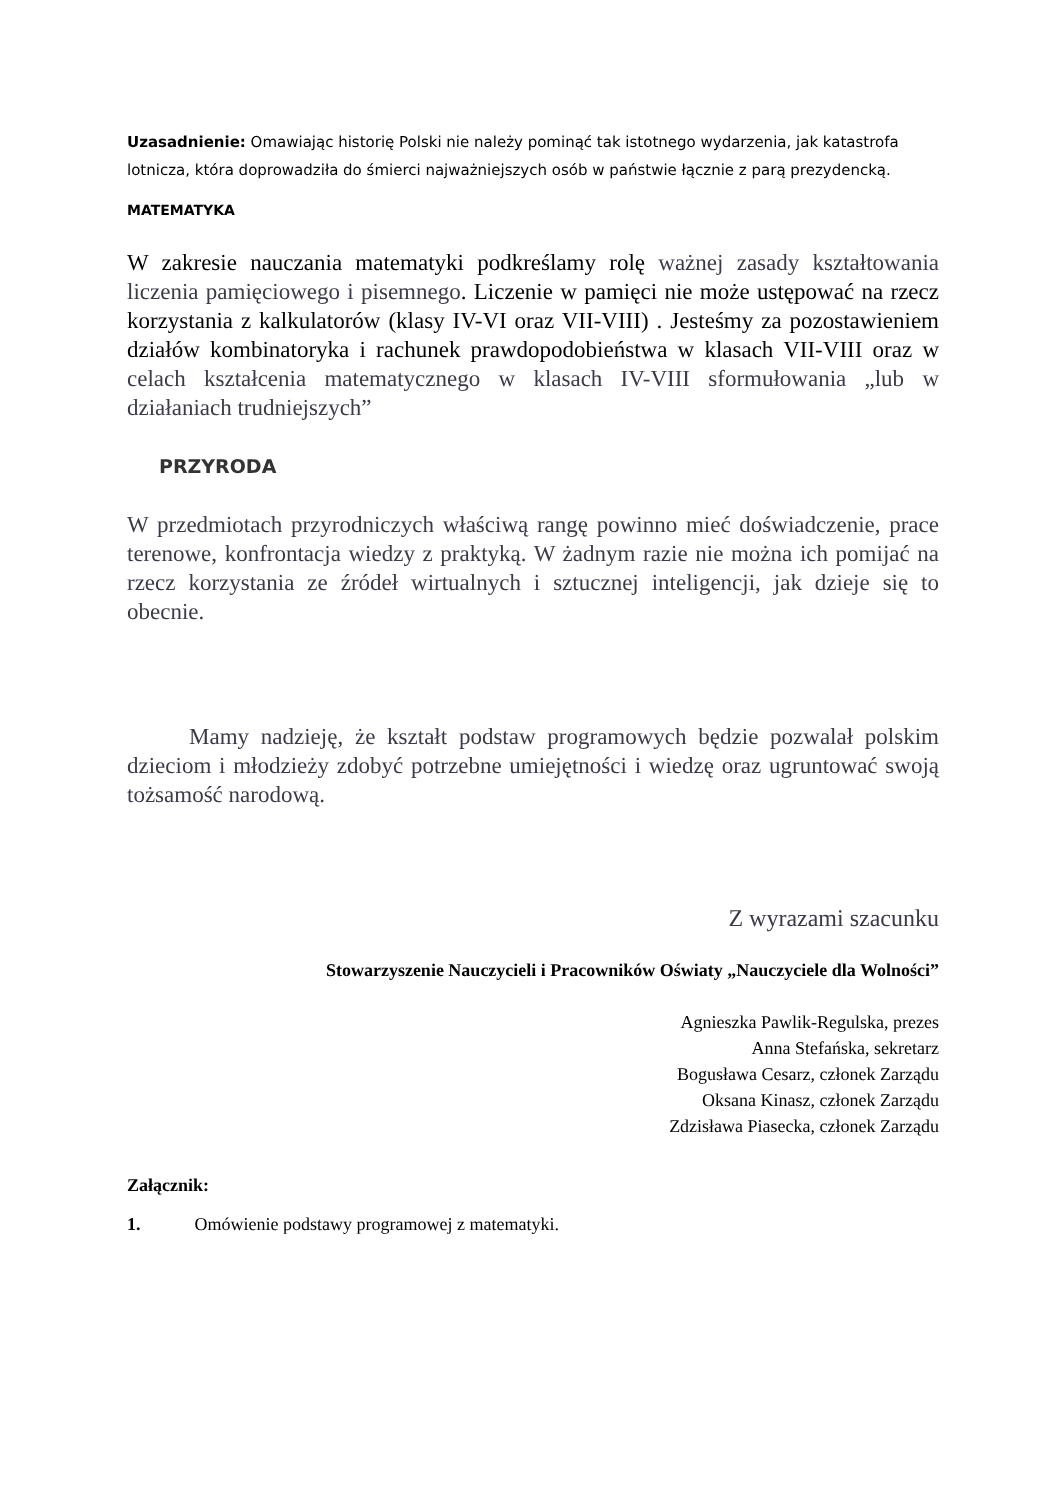Uzasadnienie: Omawiając historię Polski nie należy pominąć tak istotnego wydarzenia, jak katastrofa lotnicza, która doprowadziła do śmierci najważniejszych osób w państwie łącznie z parą prezydencką.
MATEMATYKA
W zakresie nauczania matematyki podkreślamy rolę ważnej zasady kształtowania liczenia pamięciowego i pisemnego. Liczenie w pamięci nie może ustępować na rzecz korzystania z kalkulatorów (klasy IV-VI oraz VII-VIII) . Jesteśmy za pozostawieniem działów kombinatoryka i rachunek prawdopodobieństwa w klasach VII-VIII oraz w celach kształcenia matematycznego w klasach IV-VIII sformułowania „lub w działaniach trudniejszych”
PRZYRODA
W przedmiotach przyrodniczych właściwą rangę powinno mieć doświadczenie, prace terenowe, konfrontacja wiedzy z praktyką. W żadnym razie nie można ich pomijać na rzecz korzystania ze źródeł wirtualnych i sztucznej inteligencji, jak dzieje się to obecnie.
Mamy nadzieję, że kształt podstaw programowych będzie pozwalał polskim dzieciom i młodzieży zdobyć potrzebne umiejętności i wiedzę oraz ugruntować swoją tożsamość narodową.
Z wyrazami szacunku
Stowarzyszenie Nauczycieli i Pracowników Oświaty „Nauczyciele dla Wolności”
Agnieszka Pawlik-Regulska, prezes
Anna Stefańska, sekretarz
Bogusława Cesarz, członek Zarządu
Oksana Kinasz, członek Zarządu
Zdzisława Piasecka, członek Zarządu
Załącznik:
1. Omówienie podstawy programowej z matematyki.